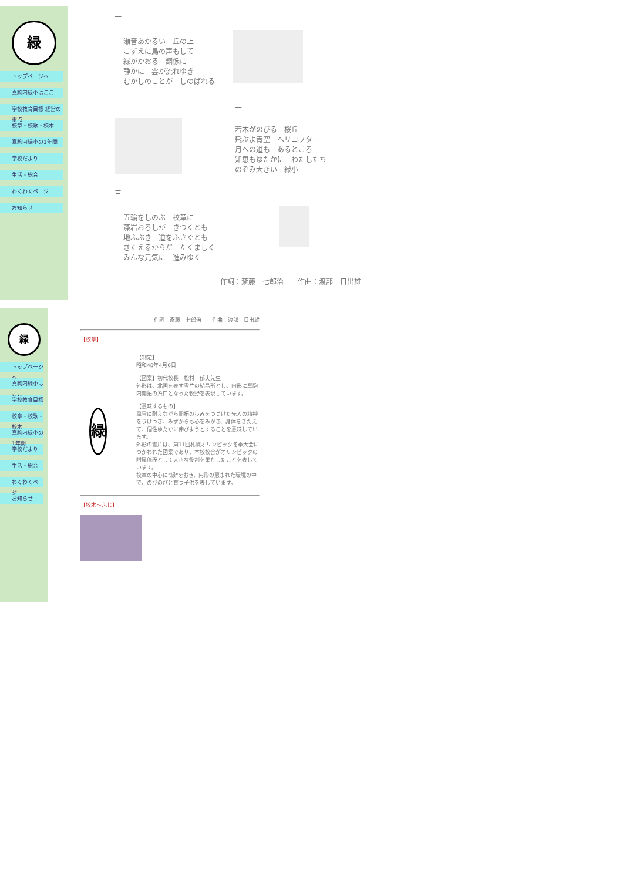緑
トップページへ
真駒内緑小はここ
学校教育目標 経営の重点
校章・校歌・校木
真駒内緑小の1年間
学校だより
生活・総合
わくわくページ
お知らせ
一
瀬音あかるい　丘の上
こずえに鳥の声もして
緑がかおる　銅像に
静かに　雲が流れゆき
むかしのことが　しのばれる
二
若木がのびる　桜丘
飛ぶよ青空　ヘリコプター
月への道も　あるところ
知恵もゆたかに　わたしたち
のぞみ大きい　緑小
三
五輪をしのぶ　校章に
藻岩おろしが　きつくとも
地ふぶき　道をふさぐとも
きたえるからだ　たくましく
みんな元気に　進みゆく
作詞：斎藤　七郎治　　作曲：渡部　日出雄
緑
トップページへ
真駒内緑小はここ
学校教育目標
校章・校歌・校木
真駒内緑小の1年間
学校だより
生活・総合
わくわくページ
お知らせ
作詞：斎藤　七郎治　　作曲：渡部　日出雄
【校章】
緑
【制定】
昭和48年4月6日
【図案】初代校長　松村　郁夫先生
外形は、北国を表す雪片の結晶形とし、内形に真駒内開拓の糸口となった牧野を表現しています。
【意味するもの】
風雪に耐えながら開拓の歩みをつづけた先人の精神をうけつぎ、みずからも心をみがき、身体をきたえて、個性ゆたかに伸びようとすることを意味しています。
外形の雪片は、第11回札幌オリンピック冬季大会につかわれた図案であり、本校校舎がオリンピックの附属施設として大きな役割を果たしたことを表しています。
校章の中心に"緑"をおき、内形の恵まれた環境の中で、のびのびと育つ子供を表しています。
【校木～ふじ】